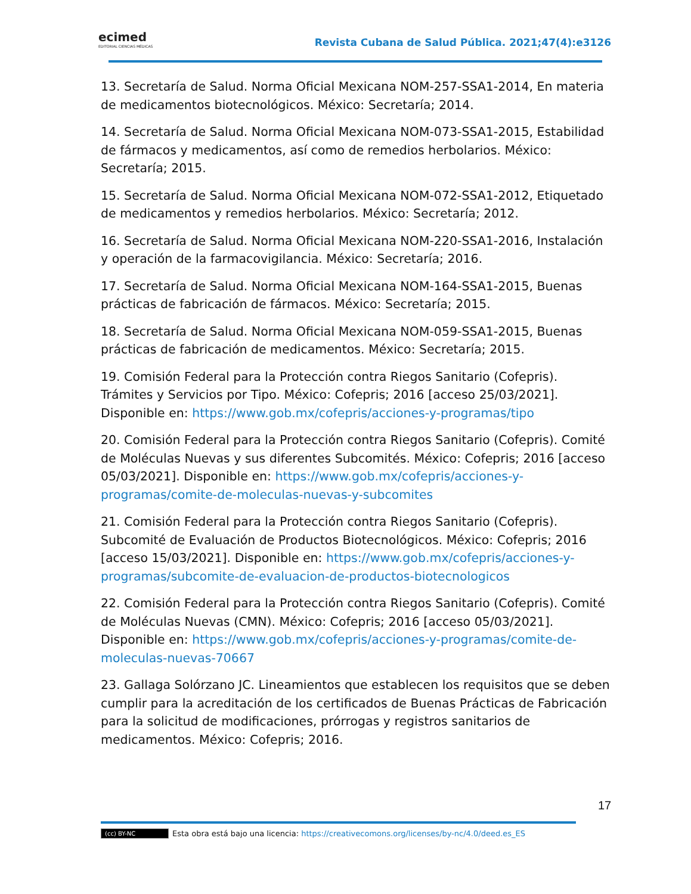ecimed
EDITORIAL CIENCIAS MÉDICAS
Revista Cubana de Salud Pública. 2021;47(4):e3126
13. Secretaría de Salud. Norma Oficial Mexicana NOM-257-SSA1-2014, En materia de medicamentos biotecnológicos. México: Secretaría; 2014.
14. Secretaría de Salud. Norma Oficial Mexicana NOM-073-SSA1-2015, Estabilidad de fármacos y medicamentos, así como de remedios herbolarios. México: Secretaría; 2015.
15. Secretaría de Salud. Norma Oficial Mexicana NOM-072-SSA1-2012, Etiquetado de medicamentos y remedios herbolarios. México: Secretaría; 2012.
16. Secretaría de Salud. Norma Oficial Mexicana NOM-220-SSA1-2016, Instalación y operación de la farmacovigilancia. México: Secretaría; 2016.
17. Secretaría de Salud. Norma Oficial Mexicana NOM-164-SSA1-2015, Buenas prácticas de fabricación de fármacos. México: Secretaría; 2015.
18. Secretaría de Salud. Norma Oficial Mexicana NOM-059-SSA1-2015, Buenas prácticas de fabricación de medicamentos. México: Secretaría; 2015.
19. Comisión Federal para la Protección contra Riegos Sanitario (Cofepris). Trámites y Servicios por Tipo. México: Cofepris; 2016 [acceso 25/03/2021]. Disponible en: https://www.gob.mx/cofepris/acciones-y-programas/tipo
20. Comisión Federal para la Protección contra Riegos Sanitario (Cofepris). Comité de Moléculas Nuevas y sus diferentes Subcomités. México: Cofepris; 2016 [acceso 05/03/2021]. Disponible en: https://www.gob.mx/cofepris/acciones-y-programas/comite-de-moleculas-nuevas-y-subcomites
21. Comisión Federal para la Protección contra Riegos Sanitario (Cofepris). Subcomité de Evaluación de Productos Biotecnológicos. México: Cofepris; 2016 [acceso 15/03/2021]. Disponible en: https://www.gob.mx/cofepris/acciones-y-programas/subcomite-de-evaluacion-de-productos-biotecnologicos
22. Comisión Federal para la Protección contra Riegos Sanitario (Cofepris). Comité de Moléculas Nuevas (CMN). México: Cofepris; 2016 [acceso 05/03/2021]. Disponible en: https://www.gob.mx/cofepris/acciones-y-programas/comite-de-moleculas-nuevas-70667
23. Gallaga Solórzano JC. Lineamientos que establecen los requisitos que se deben cumplir para la acreditación de los certificados de Buenas Prácticas de Fabricación para la solicitud de modificaciones, prórrogas y registros sanitarios de medicamentos. México: Cofepris; 2016.
17
(cc) BY-NC Esta obra está bajo una licencia: https://creativecomons.org/licenses/by-nc/4.0/deed.es_ES